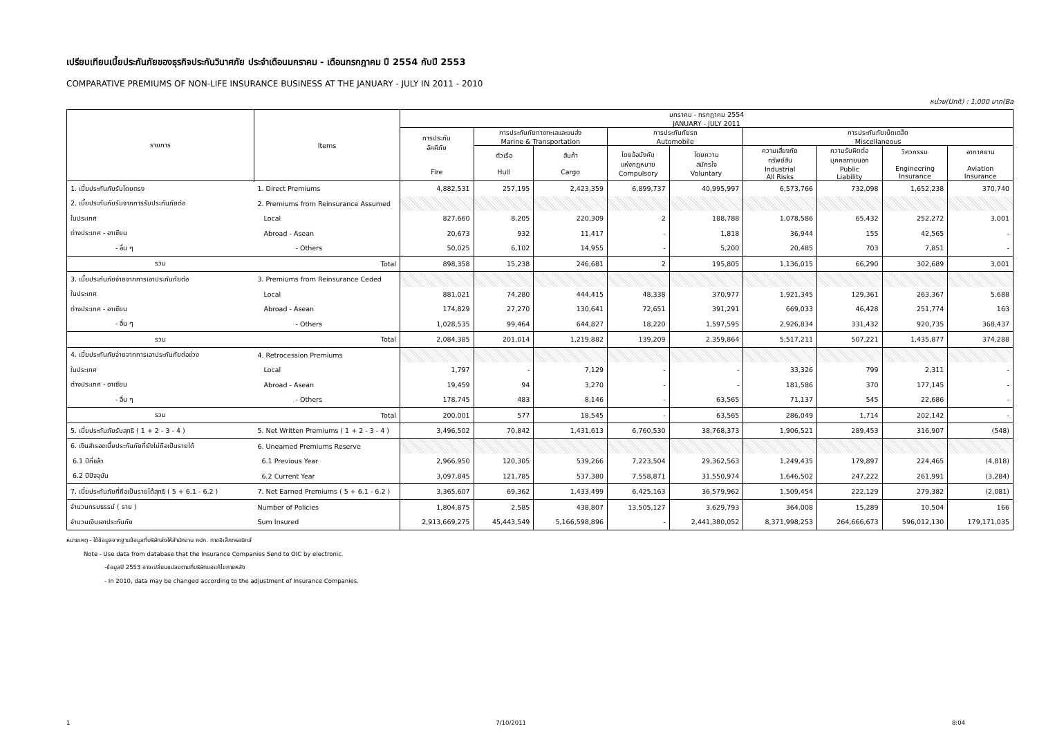เปรียบเทียบเบี้ยประกันภัยของธุรกิจประกันวินาศภัย ประจำเดือนมกราคม - เดือนกรกฎาคม ปี 2554 กับปี 2553
COMPARATIVE PREMIUMS OF NON-LIFE INSURANCE BUSINESS AT THE JANUARY - JULY IN 2011 - 2010
หน่วย(Unit) : 1,000 บาท(Ba
| รายการ | Items | มกราคม - กรกฎาคม 2554 JANUARY - JULY 2011 | | | | | | | | |
| --- | --- | --- | --- | --- | --- | --- | --- | --- | --- | --- |
| | | การประกัน อัคคีภัย Fire | การประกันภัยทางทะเลและขนส่ง Marine & Transportation | | การประกันภัยรถ Automobile | | การประกันภัยเบ็ดเตล็ด Miscellaneous | | | |
| | | | ตัวเรือ Hull | สินค้า Cargo | โดยข้อบังคับ แห่งกฎหมาย Compulsory | โดยความ สมัครใจ Voluntary | ความเสี่ยงภัย ทรัพย์สิน Industrial All Risks | ความรับผิดต่อ บุคคลภายนอก Public Liability | วิศวกรรม Engineering Insurance | อากาศยาน Aviation Insurance |
| 1. เบี้ยประกันภัยรับโดยตรง | 1. Direct Premiums | 4,882,531 | 257,195 | 2,423,359 | 6,899,737 | 40,995,997 | 6,573,766 | 732,098 | 1,652,238 | 370,740 |
| 2. เบี้ยประกันภัยรับจากการรับประกันภัยต่อ | 2. Premiums from Reinsurance Assumed | | | | | | | | | |
| ในประเทศ | Local | 827,660 | 8,205 | 220,309 | 2 | 188,788 | 1,078,586 | 65,432 | 252,272 | 3,001 |
| ต่างประเทศ - อาเซียน | Abroad - Asean | 20,673 | 932 | 11,417 | - | 1,818 | 36,944 | 155 | 42,565 | - |
| - อื่น ๆ | - Others | 50,025 | 6,102 | 14,955 | - | 5,200 | 20,485 | 703 | 7,851 | - |
| รวม | Total | 898,358 | 15,238 | 246,681 | 2 | 195,805 | 1,136,015 | 66,290 | 302,689 | 3,001 |
| 3. เบี้ยประกันภัยจ่ายจากการเอาประกันภัยต่อ | 3. Premiums from Reinsurance Ceded | | | | | | | | | |
| ในประเทศ | Local | 881,021 | 74,280 | 444,415 | 48,338 | 370,977 | 1,921,345 | 129,361 | 263,367 | 5,688 |
| ต่างประเทศ - อาเซียน | Abroad - Asean | 174,829 | 27,270 | 130,641 | 72,651 | 391,291 | 669,033 | 46,428 | 251,774 | 163 |
| - อื่น ๆ | - Others | 1,028,535 | 99,464 | 644,827 | 18,220 | 1,597,595 | 2,926,834 | 331,432 | 920,735 | 368,437 |
| รวม | Total | 2,084,385 | 201,014 | 1,219,882 | 139,209 | 2,359,864 | 5,517,211 | 507,221 | 1,435,877 | 374,288 |
| 4. เบี้ยประกันภัยจ่ายจากการเอาประกันภัยต่อช่วง | 4. Retrocession Premiums | | | | | | | | | |
| ในประเทศ | Local | 1,797 | - | 7,129 | - | - | 33,326 | 799 | 2,311 | - |
| ต่างประเทศ - อาเซียน | Abroad - Asean | 19,459 | 94 | 3,270 | - | - | 181,586 | 370 | 177,145 | - |
| - อื่น ๆ | - Others | 178,745 | 483 | 8,146 | - | 63,565 | 71,137 | 545 | 22,686 | - |
| รวม | Total | 200,001 | 577 | 18,545 | - | 63,565 | 286,049 | 1,714 | 202,142 | - |
| 5. เบี้ยประกันภัยรับสุทธิ ( 1 + 2 - 3 - 4 ) | 5. Net Written Premiums ( 1 + 2 - 3 - 4 ) | 3,496,502 | 70,842 | 1,431,613 | 6,760,530 | 38,768,373 | 1,906,521 | 289,453 | 316,907 | (548) |
| 6. เงินสำรองเบี้ยประกันภัยที่ยังไม่ถือเป็นรายได้ | 6. Uneamed Premiums Reserve | | | | | | | | | |
| 6.1 ปีที่แล้ว | 6.1 Previous Year | 2,966,950 | 120,305 | 539,266 | 7,223,504 | 29,362,563 | 1,249,435 | 179,897 | 224,465 | (4,818) |
| 6.2 ปีปัจจุบัน | 6.2 Current Year | 3,097,845 | 121,785 | 537,380 | 7,558,871 | 31,550,974 | 1,646,502 | 247,222 | 261,991 | (3,284) |
| 7. เบี้ยประกันภัยที่ถือเป็นรายได้สุทธิ ( 5 + 6.1 - 6.2 ) | 7. Net Earned Premiums ( 5 + 6.1 - 6.2 ) | 3,365,607 | 69,362 | 1,433,499 | 6,425,163 | 36,579,962 | 1,509,454 | 222,129 | 279,382 | (2,081) |
| จำนวนกรมธรรม์ ( ราย ) | Number of Policies | 1,804,875 | 2,585 | 438,807 | 13,505,127 | 3,629,793 | 364,008 | 15,289 | 10,504 | 166 |
| จำนวนเงินเอาประกันภัย | Sum Insured | 2,913,669,275 | 45,443,549 | 5,166,598,896 | - | 2,441,380,052 | 8,371,998,253 | 264,666,673 | 596,012,130 | 179,171,035 |
หมายเหตุ - ใช้ข้อมูลจากฐานข้อมูลที่บริษัทส่งให้สำนักงาน คปภ. ทางอิเล็กทรอนิกส์
Note - Use data from database that the Insurance Companies Send to OIC by electronic.
-ข้อมูลปี 2553 อาจเปลี่ยนแปลงตามที่บริษัทขอแก้ไขภายหลัง
- In 2010, data may be changed according to the adjustment of Insurance Companies.
1 7/10/2011 8:04